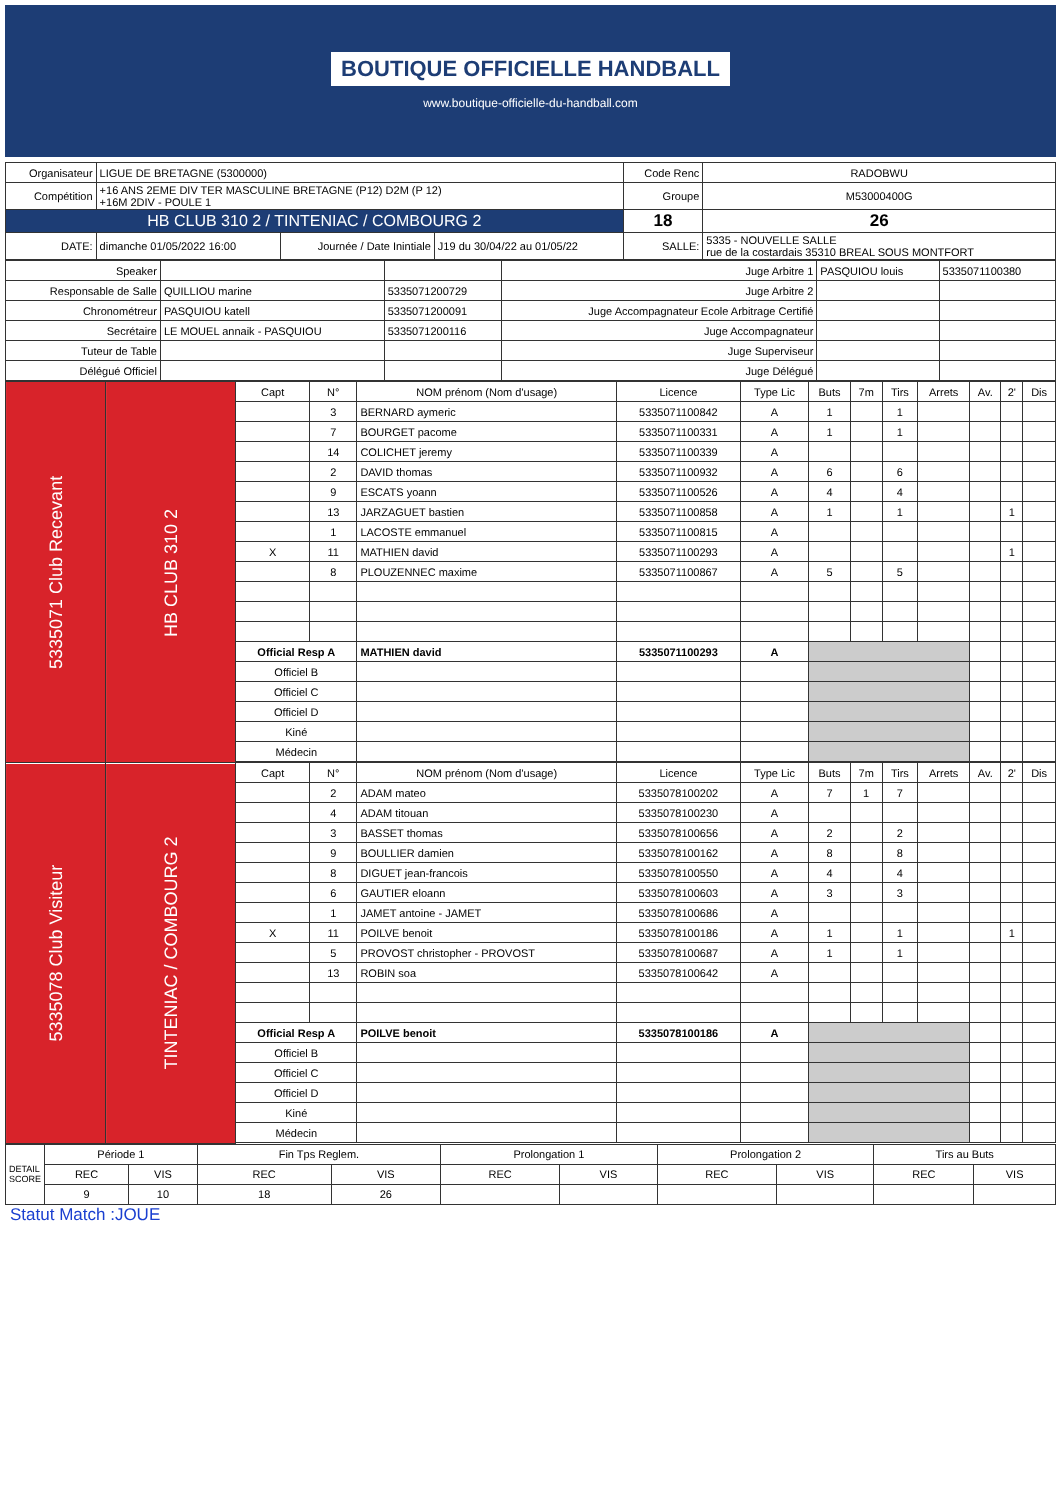BOUTIQUE OFFICIELLE HANDBALL
www.boutique-officielle-du-handball.com
| Organisateur | LIGUE DE BRETAGNE (5300000) | | | Code Renc | RADOBWU |
| Compétition | +16 ANS 2EME DIV TER MASCULINE BRETAGNE (P12) D2M (P 12) +16M 2DIV - POULE 1 | | | Groupe | M53000400G |
| HB CLUB 310 2 / TINTENIAC / COMBOURG 2 | | | | 18 | 26 |
| DATE: | dimanche 01/05/2022 16:00 | Journée / Date Inintiale | J19 du 30/04/22 au 01/05/22 | SALLE: | 5335 - NOUVELLE SALLE rue de la costardais 35310 BREAL SOUS MONTFORT |
| Speaker | | | Juge Arbitre 1 | PASQUIOU louis | 5335071100380 |
| Responsable de Salle | QUILLIOU marine | 5335071200729 | Juge Arbitre 2 | | |
| Chronométreur | PASQUIOU katell | 5335071200091 | Juge Accompagnateur Ecole Arbitrage Certifié | | |
| Secrétaire | LE MOUEL annaik - PASQUIOU | 5335071200116 | Juge Accompagnateur | | |
| Tuteur de Table | | | Juge Superviseur | | |
| Délégué Officiel | | | Juge Délégué | | |
| 5335071 Club Recevant | HB CLUB 310 2 | Capt | N° | NOM prénom (Nom d'usage) | Licence | Type Lic | Buts | 7m | Tirs | Arrets | Av. | 2' | Dis |
| | | | 3 | BERNARD aymeric | 5335071100842 | A | 1 | | 1 | | | | |
| | | | 7 | BOURGET pacome | 5335071100331 | A | 1 | | 1 | | | | |
| | | | 14 | COLICHET jeremy | 5335071100339 | A | | | | | | | |
| | | | 2 | DAVID thomas | 5335071100932 | A | 6 | | 6 | | | | |
| | | | 9 | ESCATS yoann | 5335071100526 | A | 4 | | 4 | | | | |
| | | | 13 | JARZAGUET bastien | 5335071100858 | A | 1 | | 1 | | | 1 | |
| | | | 1 | LACOSTE emmanuel | 5335071100815 | A | | | | | | | |
| | | X | 11 | MATHIEN david | 5335071100293 | A | | | | | | 1 | |
| | | | 8 | PLOUZENNEC maxime | 5335071100867 | A | 5 | | 5 | | | | |
| | | Official Resp A | | MATHIEN david | 5335071100293 | A | | | | | | | |
| | | Officiel B | | | | | | | | | | | |
| | | Officiel C | | | | | | | | | | | |
| | | Officiel D | | | | | | | | | | | |
| | | Kiné | | | | | | | | | | | |
| | | Médecin | | | | | | | | | | | |
| 5335078 Club Visiteur | TINTENIAC / COMBOURG 2 | Capt | N° | NOM prénom (Nom d'usage) | Licence | Type Lic | Buts | 7m | Tirs | Arrets | Av. | 2' | Dis |
| | | | 2 | ADAM mateo | 5335078100202 | A | 7 | 1 | 7 | | | | |
| | | | 4 | ADAM titouan | 5335078100230 | A | | | | | | | |
| | | | 3 | BASSET thomas | 5335078100656 | A | 2 | | 2 | | | | |
| | | | 9 | BOULLIER damien | 5335078100162 | A | 8 | | 8 | | | | |
| | | | 8 | DIGUET jean-francois | 5335078100550 | A | 4 | | 4 | | | | |
| | | | 6 | GAUTIER eloann | 5335078100603 | A | 3 | | 3 | | | | |
| | | | 1 | JAMET antoine - JAMET | 5335078100686 | A | | | | | | | |
| | | X | 11 | POILVE benoit | 5335078100186 | A | 1 | | 1 | | | 1 | |
| | | | 5 | PROVOST christopher - PROVOST | 5335078100687 | A | 1 | | 1 | | | | |
| | | | 13 | ROBIN soa | 5335078100642 | A | | | | | | | |
| | | Official Resp A | | POILVE benoit | 5335078100186 | A | | | | | | | |
| | | Officiel B | | | | | | | | | | | |
| | | Officiel C | | | | | | | | | | | |
| | | Officiel D | | | | | | | | | | | |
| | | Kiné | | | | | | | | | | | |
| | | Médecin | | | | | | | | | | | |
| DETAIL SCORE | Période 1 | | Fin Tps Reglem. | | Prolongation 1 | | Prolongation 2 | | Tirs au Buts | |
| | REC | VIS | REC | VIS | REC | VIS | REC | VIS | REC | VIS |
| | 9 | 10 | 18 | 26 | | | | | | |
Statut Match :JOUE